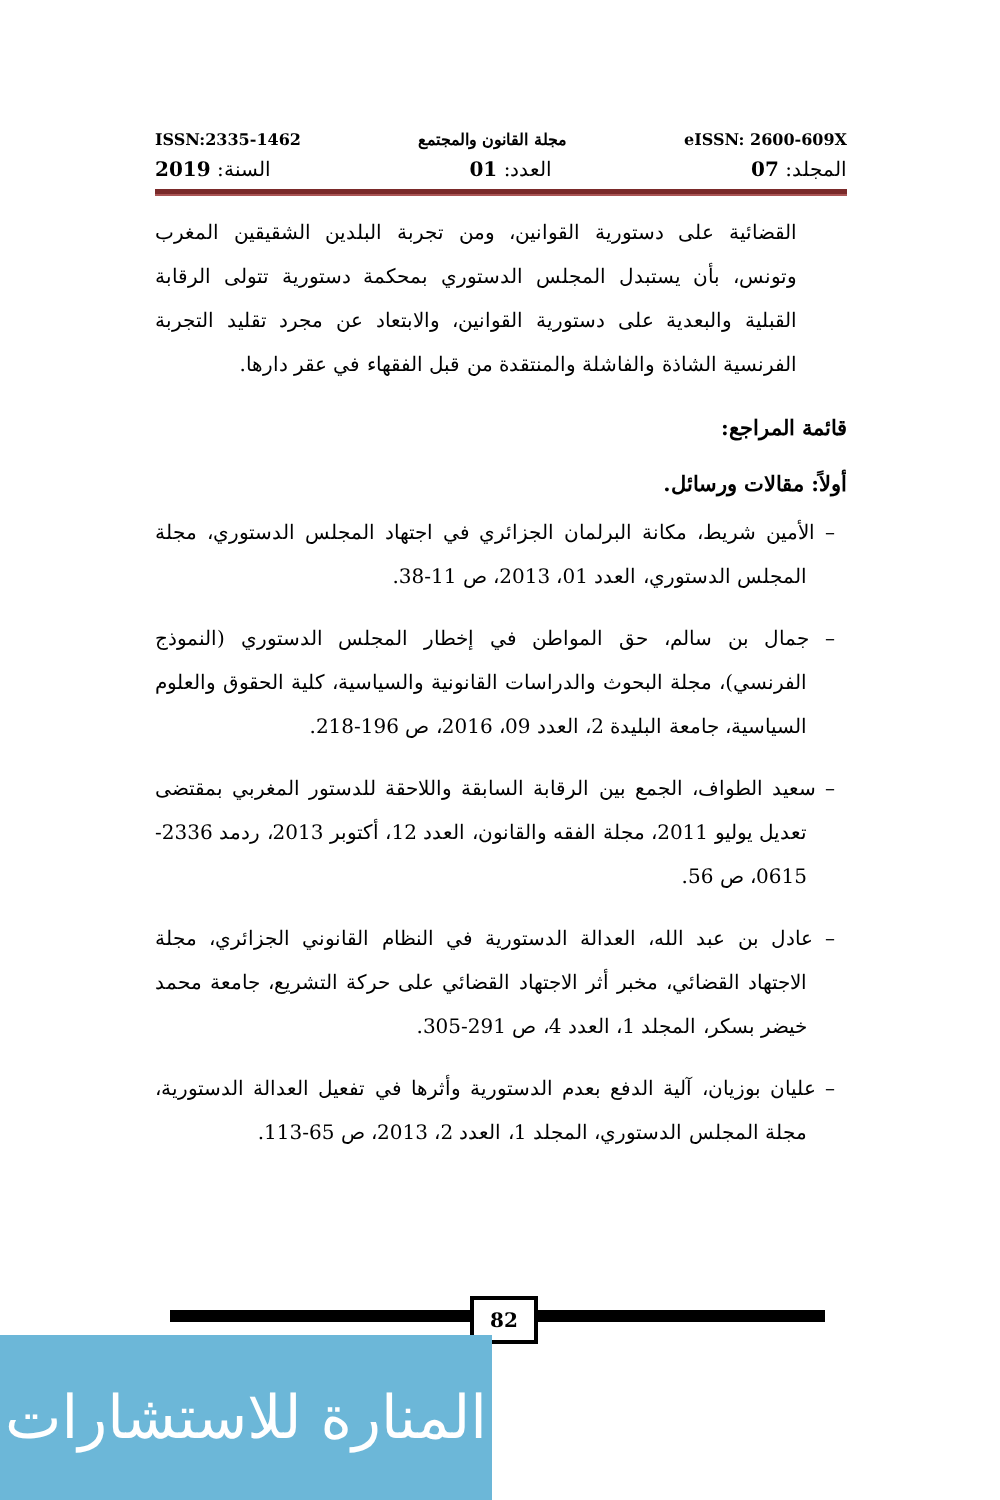ISSN:2335-1462 مجلة القانون والمجتمع eISSN: 2600-609X
المجلد: 07 العدد: 01 السنة: 2019
القضائية على دستورية القوانين، ومن تجربة البلدين الشقيقين المغرب وتونس، بأن يستبدل المجلس الدستوري بمحكمة دستورية تتولى الرقابة القبلية والبعدية على دستورية القوانين، والابتعاد عن مجرد تقليد التجربة الفرنسية الشاذة والفاشلة والمنتقدة من قبل الفقهاء في عقر دارها.
قائمة المراجع:
أولاً: مقالات ورسائل.
– الأمين شريط، مكانة البرلمان الجزائري في اجتهاد المجلس الدستوري، مجلة المجلس الدستوري، العدد 01، 2013، ص 11-38.
– جمال بن سالم، حق المواطن في إخطار المجلس الدستوري (النموذج الفرنسي)، مجلة البحوث والدراسات القانونية والسياسية، كلية الحقوق والعلوم السياسية، جامعة البليدة 2، العدد 09، 2016، ص 196-218.
– سعيد الطواف، الجمع بين الرقابة السابقة واللاحقة للدستور المغربي بمقتضى تعديل يوليو 2011، مجلة الفقه والقانون، العدد 12، أكتوبر 2013، ردمد 2336-0615، ص 56.
– عادل بن عبد الله، العدالة الدستورية في النظام القانوني الجزائري، مجلة الاجتهاد القضائي، مخبر أثر الاجتهاد القضائي على حركة التشريع، جامعة محمد خيضر بسكر، المجلد 1، العدد 4، ص 291-305.
– عليان بوزيان، آلية الدفع بعدم الدستورية وأثرها في تفعيل العدالة الدستورية، مجلة المجلس الدستوري، المجلد 1، العدد 2، 2013، ص 65-113.
82
المنارة للاستشارات